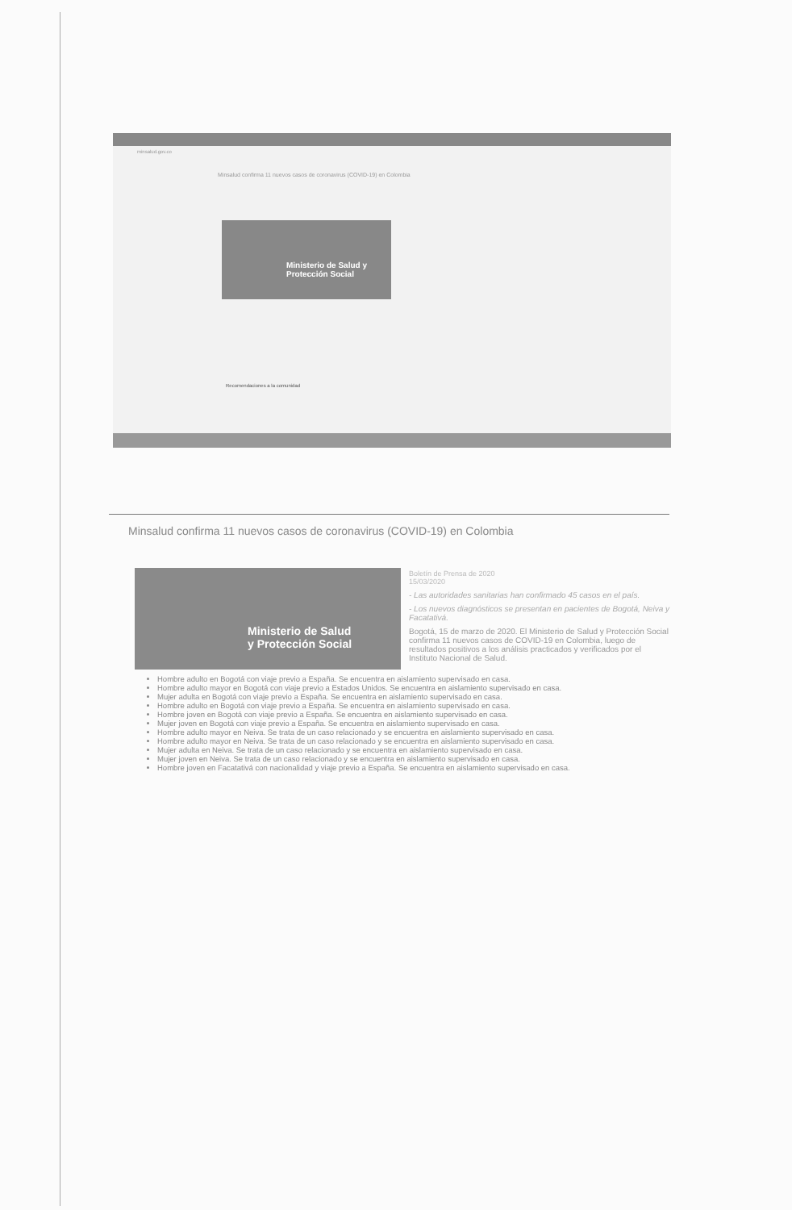minsalud.gov.co
Minsalud confirma 11 nuevos casos de coronavirus (COVID-19) en Colombia
Ministerio de Salud y Protección Social
Recomendaciones a la comunidad
Minsalud confirma 11 nuevos casos de coronavirus (COVID-19) en Colombia
Ministerio de Salud
y Protección Social
Boletín de Prensa de 2020
15/03/2020
- Las autoridades sanitarias han confirmado 45 casos en el país.
- Los nuevos diagnósticos se presentan en pacientes de Bogotá, Neiva y Facatativá.
Bogotá, 15 de marzo de 2020. El Ministerio de Salud y Protección Social confirma 11 nuevos casos de COVID-19 en Colombia, luego de resultados positivos a los análisis practicados y verificados por el Instituto Nacional de Salud.
Hombre adulto en Bogotá con viaje previo a España. Se encuentra en aislamiento supervisado en casa.
Hombre adulto mayor en Bogotá con viaje previo a Estados Unidos. Se encuentra en aislamiento supervisado en casa.
Mujer adulta en Bogotá con viaje previo a España. Se encuentra en aislamiento supervisado en casa.
Hombre adulto en Bogotá con viaje previo a España. Se encuentra en aislamiento supervisado en casa.
Hombre joven en Bogotá con viaje previo a España. Se encuentra en aislamiento supervisado en casa.
Mujer joven en Bogotá con viaje previo a España. Se encuentra en aislamiento supervisado en casa.
Hombre adulto mayor en Neiva. Se trata de un caso relacionado y se encuentra en aislamiento supervisado en casa.
Hombre adulto mayor en Neiva. Se trata de un caso relacionado y se encuentra en aislamiento supervisado en casa.
Mujer adulta en Neiva. Se trata de un caso relacionado y se encuentra en aislamiento supervisado en casa.
Mujer joven en Neiva. Se trata de un caso relacionado y se encuentra en aislamiento supervisado en casa.
Hombre joven en Facatativá con nacionalidad y viaje previo a España. Se encuentra en aislamiento supervisado en casa.